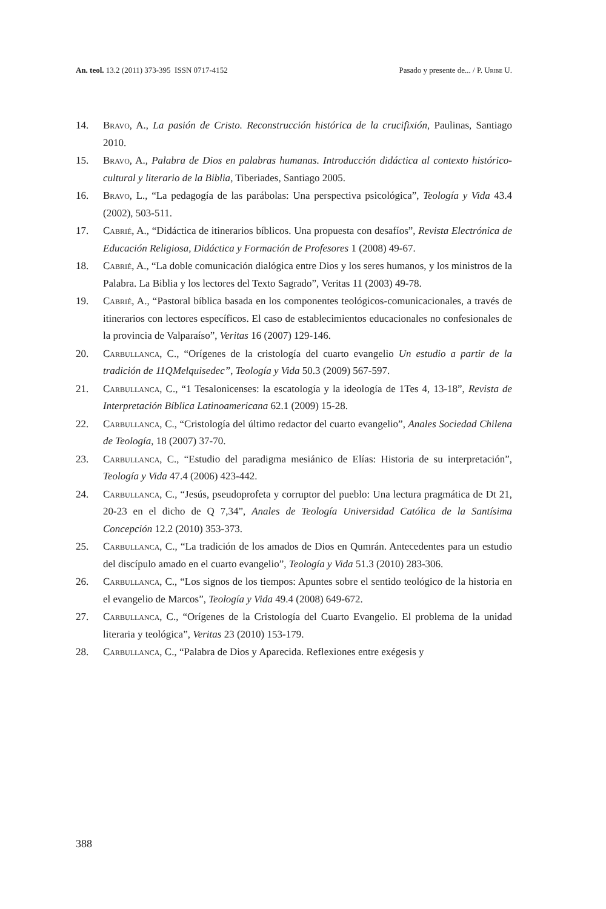An. teol. 13.2 (2011) 373-395 ISSN 0717-4152 Pasado y presente de... / P. Uribe U.
14. Bravo, A., La pasión de Cristo. Reconstrucción histórica de la crucifixión, Paulinas, Santiago 2010.
15. Bravo, A., Palabra de Dios en palabras humanas. Introducción didáctica al contexto histórico-cultural y literario de la Biblia, Tiberiades, Santiago 2005.
16. Bravo, L., “La pedagogía de las parábolas: Una perspectiva psicológica”, Teología y Vida 43.4 (2002), 503-511.
17. Cabrié, A., “Didáctica de itinerarios bíblicos. Una propuesta con desafíos”, Revista Electrónica de Educación Religiosa, Didáctica y Formación de Profesores 1 (2008) 49-67.
18. Cabrié, A., “La doble comunicación dialógica entre Dios y los seres humanos, y los ministros de la Palabra. La Biblia y los lectores del Texto Sagrado”, Veritas 11 (2003) 49-78.
19. Cabrié, A., “Pastoral bíblica basada en los componentes teológicos-comunicacionales, a través de itinerarios con lectores específicos. El caso de establecimientos educacionales no confesionales de la provincia de Valparaíso”, Veritas 16 (2007) 129-146.
20. Carbullanca, C., “Orígenes de la cristología del cuarto evangelio Un estudio a partir de la tradición de 11QMelquisedec”, Teología y Vida 50.3 (2009) 567-597.
21. Carbullanca, C., “1 Tesalonicenses: la escatología y la ideología de 1Tes 4, 13-18”, Revista de Interpretación Bíblica Latinoamericana 62.1 (2009) 15-28.
22. Carbullanca, C., “Cristología del último redactor del cuarto evangelio”, Anales Sociedad Chilena de Teología, 18 (2007) 37-70.
23. Carbullanca, C., “Estudio del paradigma mesiánico de Elías: Historia de su interpretación”, Teología y Vida 47.4 (2006) 423-442.
24. Carbullanca, C., “Jesús, pseudoprofeta y corruptor del pueblo: Una lectura pragmática de Dt 21, 20-23 en el dicho de Q 7,34”, Anales de Teología Universidad Católica de la Santísima Concepción 12.2 (2010) 353-373.
25. Carbullanca, C., “La tradición de los amados de Dios en Qumrán. Antecedentes para un estudio del discípulo amado en el cuarto evangelio”, Teología y Vida 51.3 (2010) 283-306.
26. Carbullanca, C., “Los signos de los tiempos: Apuntes sobre el sentido teológico de la historia en el evangelio de Marcos”, Teología y Vida 49.4 (2008) 649-672.
27. Carbullanca, C., “Orígenes de la Cristología del Cuarto Evangelio. El problema de la unidad literaria y teológica”, Veritas 23 (2010) 153-179.
28. Carbullanca, C., “Palabra de Dios y Aparecida. Reflexiones entre exégesis y
388